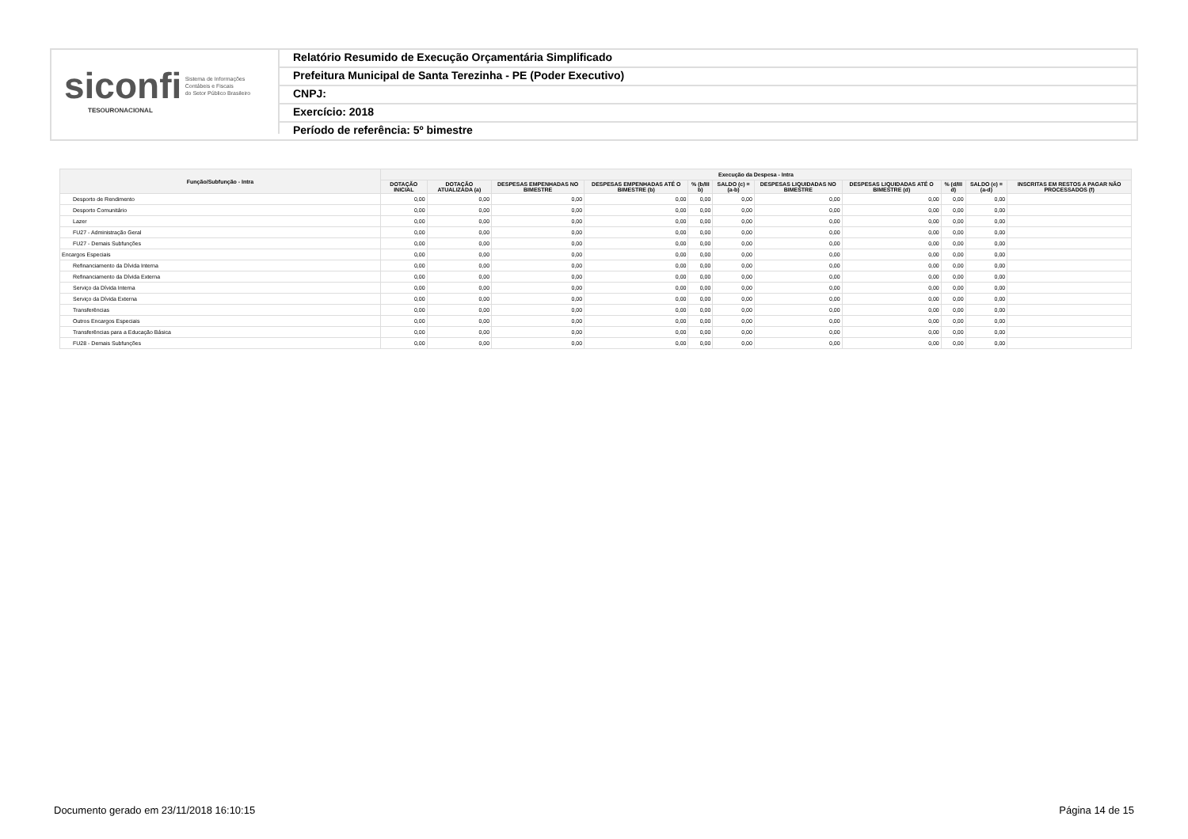siconfi Sistema de Informações
Contábeis e Fiscais
do Setor Público Brasileiro
TESOURONACIONAL
Relatório Resumido de Execução Orçamentária Simplificado
Prefeitura Municipal de Santa Terezinha - PE (Poder Executivo)
CNPJ:
Exercício: 2018
Período de referência: 5º bimestre
| Função/Subfunção - Intra | Execução da Despesa - Intra | | | | | | | | | | |
| --- | --- | --- | --- | --- | --- | --- | --- | --- | --- | --- | --- |
| | DOTAÇÃO INICIAL | DOTAÇÃO ATUALIZADA (a) | DESPESAS EMPENHADAS NO BIMESTRE | DESPESAS EMPENHADAS ATÉ O BIMESTRE (b) | % (b/III b) | SALDO (c) = (a-b) | DESPESAS LIQUIDADAS NO BIMESTRE | DESPESAS LIQUIDADAS ATÉ O BIMESTRE (d) | % (d/III d) | SALDO (e) = (a-d) | INSCRITAS EM RESTOS A PAGAR NÃO PROCESSADOS (f) |
| Desporto de Rendimento | 0,00 | 0,00 | 0,00 | 0,00 | 0,00 | 0,00 | 0,00 | 0,00 | 0,00 | 0,00 | |
| Desporto Comunitário | 0,00 | 0,00 | 0,00 | 0,00 | 0,00 | 0,00 | 0,00 | 0,00 | 0,00 | 0,00 | |
| Lazer | 0,00 | 0,00 | 0,00 | 0,00 | 0,00 | 0,00 | 0,00 | 0,00 | 0,00 | 0,00 | |
| FU27 - Administração Geral | 0,00 | 0,00 | 0,00 | 0,00 | 0,00 | 0,00 | 0,00 | 0,00 | 0,00 | 0,00 | |
| FU27 - Demais Subfunções | 0,00 | 0,00 | 0,00 | 0,00 | 0,00 | 0,00 | 0,00 | 0,00 | 0,00 | 0,00 | |
| Encargos Especiais | 0,00 | 0,00 | 0,00 | 0,00 | 0,00 | 0,00 | 0,00 | 0,00 | 0,00 | 0,00 | |
| Refinanciamento da Dívida Interna | 0,00 | 0,00 | 0,00 | 0,00 | 0,00 | 0,00 | 0,00 | 0,00 | 0,00 | 0,00 | |
| Refinanciamento da Dívida Externa | 0,00 | 0,00 | 0,00 | 0,00 | 0,00 | 0,00 | 0,00 | 0,00 | 0,00 | 0,00 | |
| Serviço da Dívida Interna | 0,00 | 0,00 | 0,00 | 0,00 | 0,00 | 0,00 | 0,00 | 0,00 | 0,00 | 0,00 | |
| Serviço da Dívida Externa | 0,00 | 0,00 | 0,00 | 0,00 | 0,00 | 0,00 | 0,00 | 0,00 | 0,00 | 0,00 | |
| Transferências | 0,00 | 0,00 | 0,00 | 0,00 | 0,00 | 0,00 | 0,00 | 0,00 | 0,00 | 0,00 | |
| Outros Encargos Especiais | 0,00 | 0,00 | 0,00 | 0,00 | 0,00 | 0,00 | 0,00 | 0,00 | 0,00 | 0,00 | |
| Transferências para a Educação Básica | 0,00 | 0,00 | 0,00 | 0,00 | 0,00 | 0,00 | 0,00 | 0,00 | 0,00 | 0,00 | |
| FU28 - Demais Subfunções | 0,00 | 0,00 | 0,00 | 0,00 | 0,00 | 0,00 | 0,00 | 0,00 | 0,00 | 0,00 | |
Documento gerado em 23/11/2018 16:10:15 Página 14 de 15